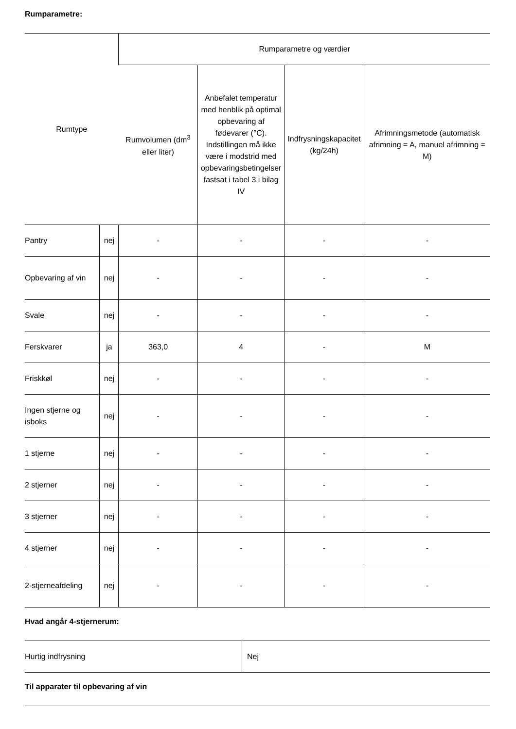Rumparametre:
| Rumtype | | Rumparametre og værdier | | | |
| --- | --- | --- | --- | --- | --- |
| | | Rumvolumen (dm<sup>3</sup> eller liter) | Anbefalet temperatur med henblik på optimal opbevaring af fødevarer (°C). Indstillingen må ikke være i modstrid med opbevaringsbetingelser fastsat i tabel 3 i bilag IV | Indfrysningskapacitet (kg/24h) | Afrimningsmetode (automatisk afrimning = A, manuel afrimning = M) |
| Pantry | nej | - | - | - | - |
| Opbevaring af vin | nej | - | - | - | - |
| Svale | nej | - | - | - | - |
| Ferskvarer | ja | 363,0 | 4 | - | M |
| Friskkøl | nej | - | - | - | - |
| Ingen stjerne og isboks | nej | - | - | - | - |
| 1 stjerne | nej | - | - | - | - |
| 2 stjerner | nej | - | - | - | - |
| 3 stjerner | nej | - | - | - | - |
| 4 stjerner | nej | - | - | - | - |
| 2-stjerneafdeling | nej | - | - | - | - |
Hvad angår 4-stjernerum:
| Hurtig indfrysning | Nej |
Til apparater til opbevaring af vin